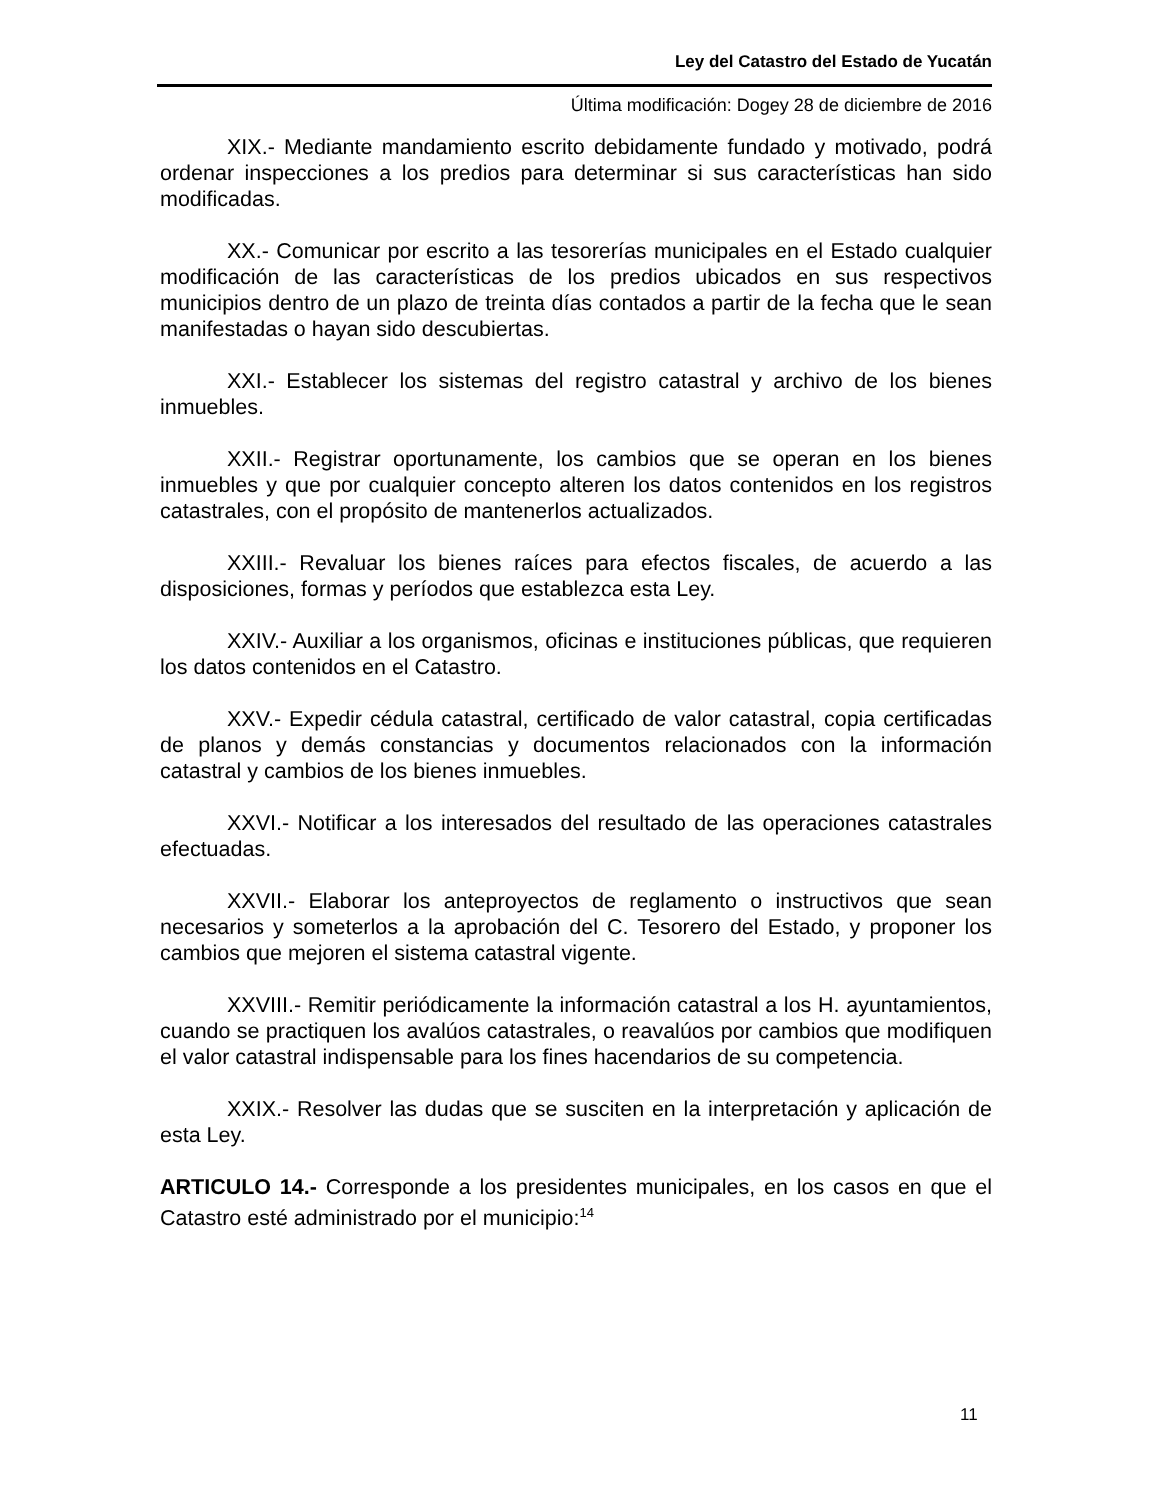Ley del Catastro del Estado de Yucatán
Última modificación: Dogey 28 de diciembre de 2016
XIX.- Mediante mandamiento escrito debidamente fundado y motivado, podrá ordenar inspecciones a los predios para determinar si sus características han sido modificadas.
XX.- Comunicar por escrito a las tesorerías municipales en el Estado cualquier modificación de las características de los predios ubicados en sus respectivos municipios dentro de un plazo de treinta días contados a partir de la fecha que le sean manifestadas o hayan sido descubiertas.
XXI.- Establecer los sistemas del registro catastral y archivo de los bienes inmuebles.
XXII.- Registrar oportunamente, los cambios que se operan en los bienes inmuebles y que por cualquier concepto alteren los datos contenidos en los registros catastrales, con el propósito de mantenerlos actualizados.
XXIII.- Revaluar los bienes raíces para efectos fiscales, de acuerdo a las disposiciones, formas y períodos que establezca esta Ley.
XXIV.- Auxiliar a los organismos, oficinas e instituciones públicas, que requieren los datos contenidos en el Catastro.
XXV.- Expedir cédula catastral, certificado de valor catastral, copia certificadas de planos y demás constancias y documentos relacionados con la información catastral y cambios de los bienes inmuebles.
XXVI.- Notificar a los interesados del resultado de las operaciones catastrales efectuadas.
XXVII.- Elaborar los anteproyectos de reglamento o instructivos que sean necesarios y someterlos a la aprobación del C. Tesorero del Estado, y proponer los cambios que mejoren el sistema catastral vigente.
XXVIII.- Remitir periódicamente la información catastral a los H. ayuntamientos, cuando se practiquen los avalúos catastrales, o reavalúos por cambios que modifiquen el valor catastral indispensable para los fines hacendarios de su competencia.
XXIX.- Resolver las dudas que se susciten en la interpretación y aplicación de esta Ley.
ARTICULO 14.- Corresponde a los presidentes municipales, en los casos en que el Catastro esté administrado por el municipio:<sup>14</sup>
11